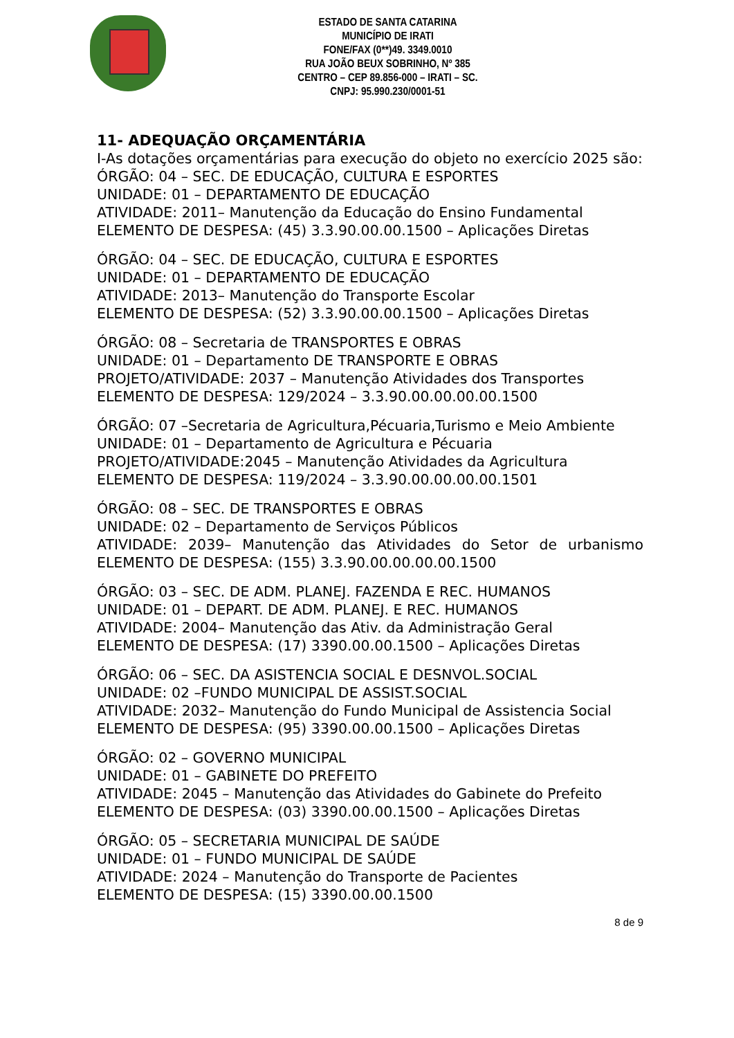ESTADO DE SANTA CATARINA
MUNICÍPIO DE IRATI
FONE/FAX (0**)49. 3349.0010
RUA JOÃO BEUX SOBRINHO, Nº 385
CENTRO – CEP 89.856-000 – IRATI – SC.
CNPJ: 95.990.230/0001-51
11- ADEQUAÇÃO ORÇAMENTÁRIA
I-As dotações orçamentárias para execução do objeto no exercício 2025 são:
ÓRGÃO: 04 – SEC. DE EDUCAÇÃO, CULTURA E ESPORTES
UNIDADE: 01 – DEPARTAMENTO DE EDUCAÇÃO
ATIVIDADE: 2011– Manutenção da Educação do Ensino Fundamental
ELEMENTO DE DESPESA: (45) 3.3.90.00.00.1500 – Aplicações Diretas
ÓRGÃO: 04 – SEC. DE EDUCAÇÃO, CULTURA E ESPORTES
UNIDADE: 01 – DEPARTAMENTO DE EDUCAÇÃO
ATIVIDADE: 2013– Manutenção do Transporte Escolar
ELEMENTO DE DESPESA: (52) 3.3.90.00.00.1500 – Aplicações Diretas
ÓRGÃO: 08 – Secretaria de TRANSPORTES E OBRAS
UNIDADE: 01 – Departamento DE TRANSPORTE E OBRAS
PROJETO/ATIVIDADE: 2037 – Manutenção Atividades dos Transportes
ELEMENTO DE DESPESA: 129/2024 – 3.3.90.00.00.00.00.1500
ÓRGÃO: 07 –Secretaria de Agricultura,Pécuaria,Turismo e Meio Ambiente
UNIDADE: 01 – Departamento de Agricultura e Pécuaria
PROJETO/ATIVIDADE:2045 – Manutenção Atividades da Agricultura
ELEMENTO DE DESPESA: 119/2024 – 3.3.90.00.00.00.00.1501
ÓRGÃO: 08 – SEC. DE TRANSPORTES E OBRAS
UNIDADE: 02 – Departamento de Serviços Públicos
ATIVIDADE: 2039– Manutenção das Atividades do Setor de urbanismo
ELEMENTO DE DESPESA: (155) 3.3.90.00.00.00.00.1500
ÓRGÃO: 03 – SEC. DE ADM. PLANEJ. FAZENDA E REC. HUMANOS
UNIDADE: 01 – DEPART. DE ADM. PLANEJ. E REC. HUMANOS
ATIVIDADE: 2004– Manutenção das Ativ. da Administração Geral
ELEMENTO DE DESPESA: (17) 3390.00.00.1500 – Aplicações Diretas
ÓRGÃO: 06 – SEC. DA ASISTENCIA SOCIAL E DESNVOL.SOCIAL
UNIDADE: 02 –FUNDO MUNICIPAL DE ASSIST.SOCIAL
ATIVIDADE: 2032– Manutenção do Fundo Municipal de Assistencia Social
ELEMENTO DE DESPESA: (95) 3390.00.00.1500 – Aplicações Diretas
ÓRGÃO: 02 – GOVERNO MUNICIPAL
UNIDADE: 01 – GABINETE DO PREFEITO
ATIVIDADE: 2045 – Manutenção das Atividades do Gabinete do Prefeito
ELEMENTO DE DESPESA: (03) 3390.00.00.1500 – Aplicações Diretas
ÓRGÃO: 05 – SECRETARIA MUNICIPAL DE SAÚDE
UNIDADE: 01 – FUNDO MUNICIPAL DE SAÚDE
ATIVIDADE: 2024 – Manutenção do Transporte de Pacientes
ELEMENTO DE DESPESA: (15) 3390.00.00.1500
8 de 9